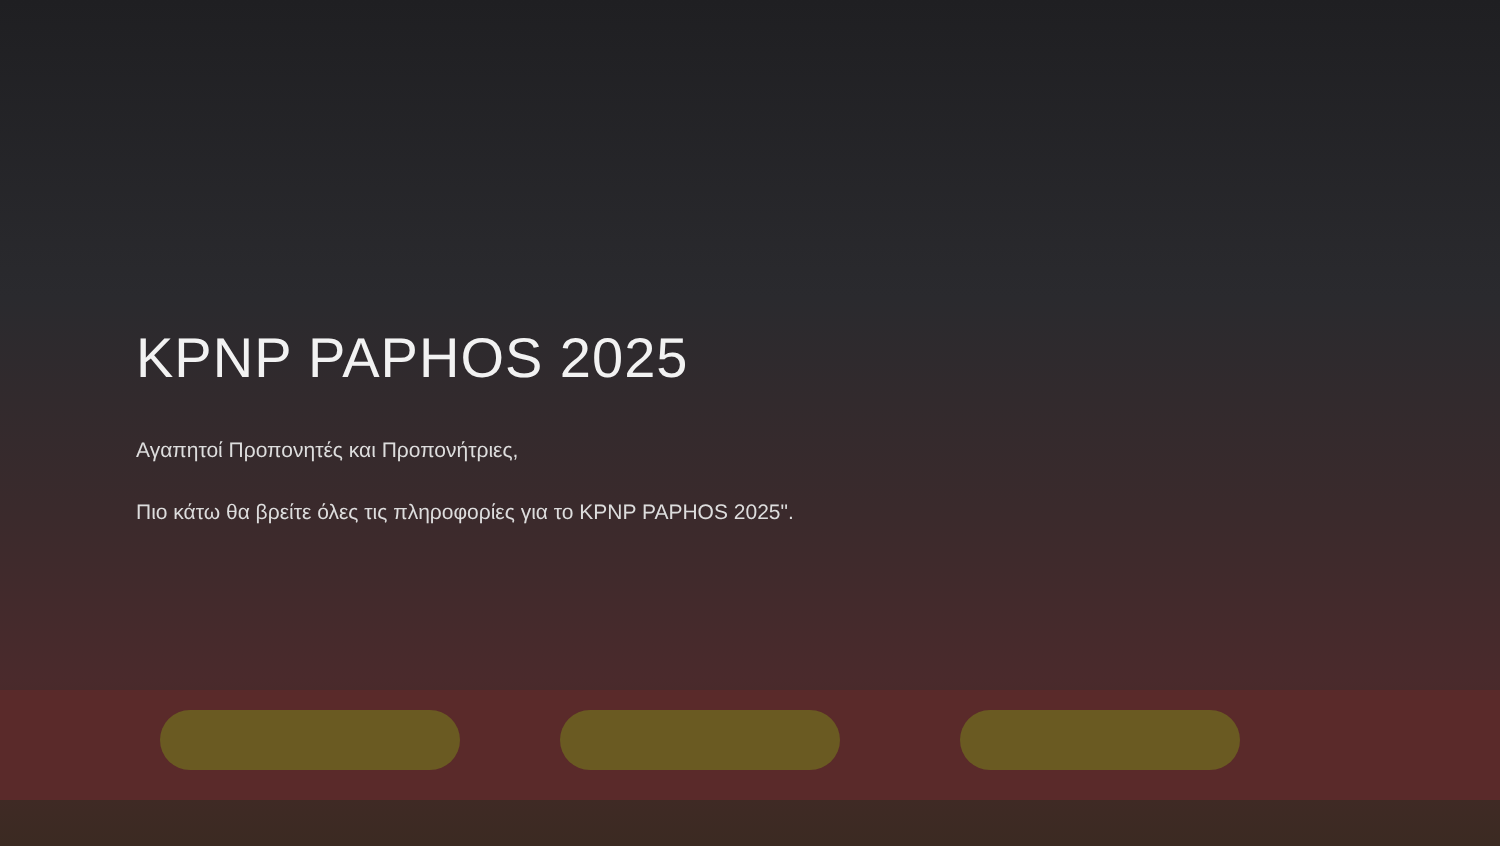KPNP PAPHOS 2025
Αγαπητοί Προπονητές και Προπονήτριες,
Πιο κάτω θα βρείτε όλες τις πληροφορίες για το KPNP PAPHOS 2025".